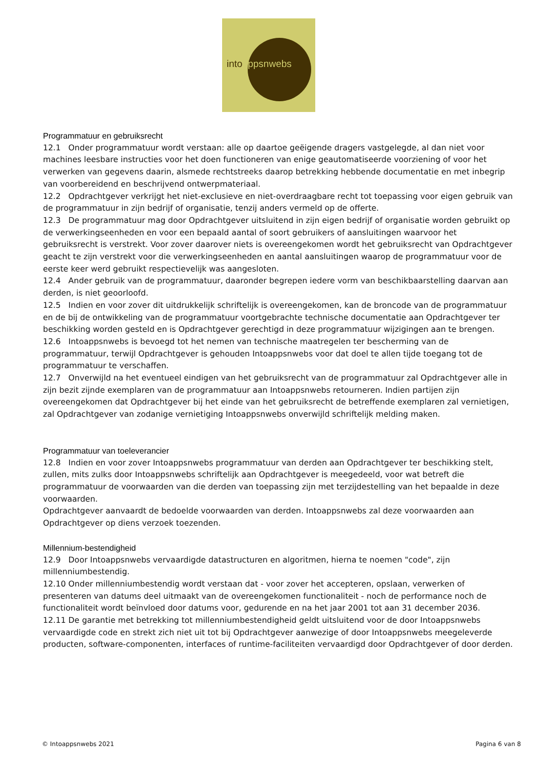intoappsnwebs
Programmatuur en gebruiksrecht
12.1 Onder programmatuur wordt verstaan: alle op daartoe geëigende dragers vastgelegde, al dan niet voor machines leesbare instructies voor het doen functioneren van enige geautomatiseerde voorziening of voor het verwerken van gegevens daarin, alsmede rechtstreeks daarop betrekking hebbende documentatie en met inbegrip van voorbereidend en beschrijvend ontwerpmateriaal.
12.2 Opdrachtgever verkrijgt het niet-exclusieve en niet-overdraagbare recht tot toepassing voor eigen gebruik van de programmatuur in zijn bedrijf of organisatie, tenzij anders vermeld op de offerte.
12.3 De programmatuur mag door Opdrachtgever uitsluitend in zijn eigen bedrijf of organisatie worden gebruikt op de verwerkingseenheden en voor een bepaald aantal of soort gebruikers of aansluitingen waarvoor het gebruiksrecht is verstrekt. Voor zover daarover niets is overeengekomen wordt het gebruiksrecht van Opdrachtgever geacht te zijn verstrekt voor die verwerkingseenheden en aantal aansluitingen waarop de programmatuur voor de eerste keer werd gebruikt respectievelijk was aangesloten.
12.4 Ander gebruik van de programmatuur, daaronder begrepen iedere vorm van beschikbaarstelling daarvan aan derden, is niet geoorloofd.
12.5 Indien en voor zover dit uitdrukkelijk schriftelijk is overeengekomen, kan de broncode van de programmatuur en de bij de ontwikkeling van de programmatuur voortgebrachte technische documentatie aan Opdrachtgever ter beschikking worden gesteld en is Opdrachtgever gerechtigd in deze programmatuur wijzigingen aan te brengen.
12.6 Intoappsnwebs is bevoegd tot het nemen van technische maatregelen ter bescherming van de programmatuur, terwijl Opdrachtgever is gehouden Intoappsnwebs voor dat doel te allen tijde toegang tot de programmatuur te verschaffen.
12.7 Onverwijld na het eventueel eindigen van het gebruiksrecht van de programmatuur zal Opdrachtgever alle in zijn bezit zijnde exemplaren van de programmatuur aan Intoappsnwebs retourneren. Indien partijen zijn overeengekomen dat Opdrachtgever bij het einde van het gebruiksrecht de betreffende exemplaren zal vernietigen, zal Opdrachtgever van zodanige vernietiging Intoappsnwebs onverwijld schriftelijk melding maken.
Programmatuur van toeleverancier
12.8 Indien en voor zover Intoappsnwebs programmatuur van derden aan Opdrachtgever ter beschikking stelt, zullen, mits zulks door Intoappsnwebs schriftelijk aan Opdrachtgever is meegedeeld, voor wat betreft die programmatuur de voorwaarden van die derden van toepassing zijn met terzijdestelling van het bepaalde in deze voorwaarden.
Opdrachtgever aanvaardt de bedoelde voorwaarden van derden. Intoappsnwebs zal deze voorwaarden aan Opdrachtgever op diens verzoek toezenden.
Millennium-bestendigheid
12.9 Door Intoappsnwebs vervaardigde datastructuren en algoritmen, hierna te noemen "code", zijn millenniumbestendig.
12.10 Onder millenniumbestendig wordt verstaan dat - voor zover het accepteren, opslaan, verwerken of presenteren van datums deel uitmaakt van de overeengekomen functionaliteit - noch de performance noch de functionaliteit wordt beïnvloed door datums voor, gedurende en na het jaar 2001 tot aan 31 december 2036.
12.11 De garantie met betrekking tot millenniumbestendigheid geldt uitsluitend voor de door Intoappsnwebs vervaardigde code en strekt zich niet uit tot bij Opdrachtgever aanwezige of door Intoappsnwebs meegeleverde producten, software-componenten, interfaces of runtime-faciliteiten vervaardigd door Opdrachtgever of door derden.
© Intoappsnwebs 2021 Pagina 6 van 8